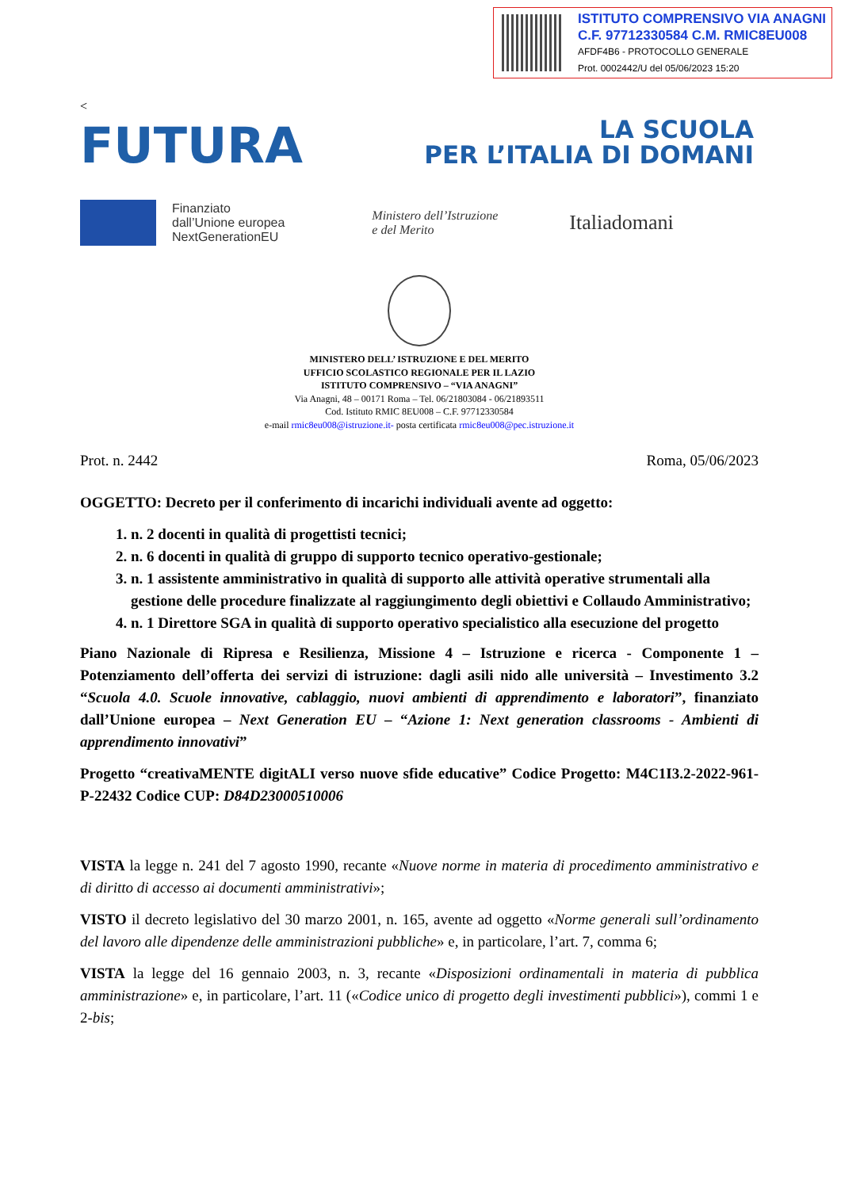ISTITUTO COMPRENSIVO VIA ANAGNI
C.F. 97712330584 C.M. RMIC8EU008
AFDF4B6 - PROTOCOLLO GENERALE
Prot. 0002442/U del 05/06/2023 15:20
<
FUTURA
LA SCUOLA
PER L’ITALIA DI DOMANI
Finanziato
dall’Unione europea
NextGenerationEU
Ministero dell’Istruzione
e del Merito
Italiadomani
MINISTERO DELL’ ISTRUZIONE E DEL MERITO
UFFICIO SCOLASTICO REGIONALE PER IL LAZIO
ISTITUTO COMPRENSIVO – “VIA ANAGNI”
Via Anagni, 48 – 00171 Roma – Tel. 06/21803084 - 06/21893511
Cod. Istituto RMIC 8EU008 – C.F. 97712330584
e-mail rmic8eu008@istruzione.it- posta certificata rmic8eu008@pec.istruzione.it
Prot. n. 2442 Roma, 05/06/2023
OGGETTO: Decreto per il conferimento di incarichi individuali avente ad oggetto:
1. n. 2 docenti in qualità di progettisti tecnici;
2. n. 6 docenti in qualità di gruppo di supporto tecnico operativo-gestionale;
3. n. 1 assistente amministrativo in qualità di supporto alle attività operative strumentali alla gestione delle procedure finalizzate al raggiungimento degli obiettivi e Collaudo Amministrativo;
4. n. 1 Direttore SGA in qualità di supporto operativo specialistico alla esecuzione del progetto
Piano Nazionale di Ripresa e Resilienza, Missione 4 – Istruzione e ricerca - Componente 1 – Potenziamento dell’offerta dei servizi di istruzione: dagli asili nido alle università – Investimento 3.2 “Scuola 4.0. Scuole innovative, cablaggio, nuovi ambienti di apprendimento e laboratori”, finanziato dall’Unione europea – Next Generation EU – “Azione 1: Next generation classrooms - Ambienti di apprendimento innovativi”
Progetto “creativaMENTE digitALI verso nuove sfide educative” Codice Progetto: M4C1I3.2-2022-961-P-22432 Codice CUP: D84D23000510006
VISTA la legge n. 241 del 7 agosto 1990, recante «Nuove norme in materia di procedimento amministrativo e di diritto di accesso ai documenti amministrativi»;
VISTO il decreto legislativo del 30 marzo 2001, n. 165, avente ad oggetto «Norme generali sull’ordinamento del lavoro alle dipendenze delle amministrazioni pubbliche» e, in particolare, l’art. 7, comma 6;
VISTA la legge del 16 gennaio 2003, n. 3, recante «Disposizioni ordinamentali in materia di pubblica amministrazione» e, in particolare, l’art. 11 («Codice unico di progetto degli investimenti pubblici»), commi 1 e 2-bis;